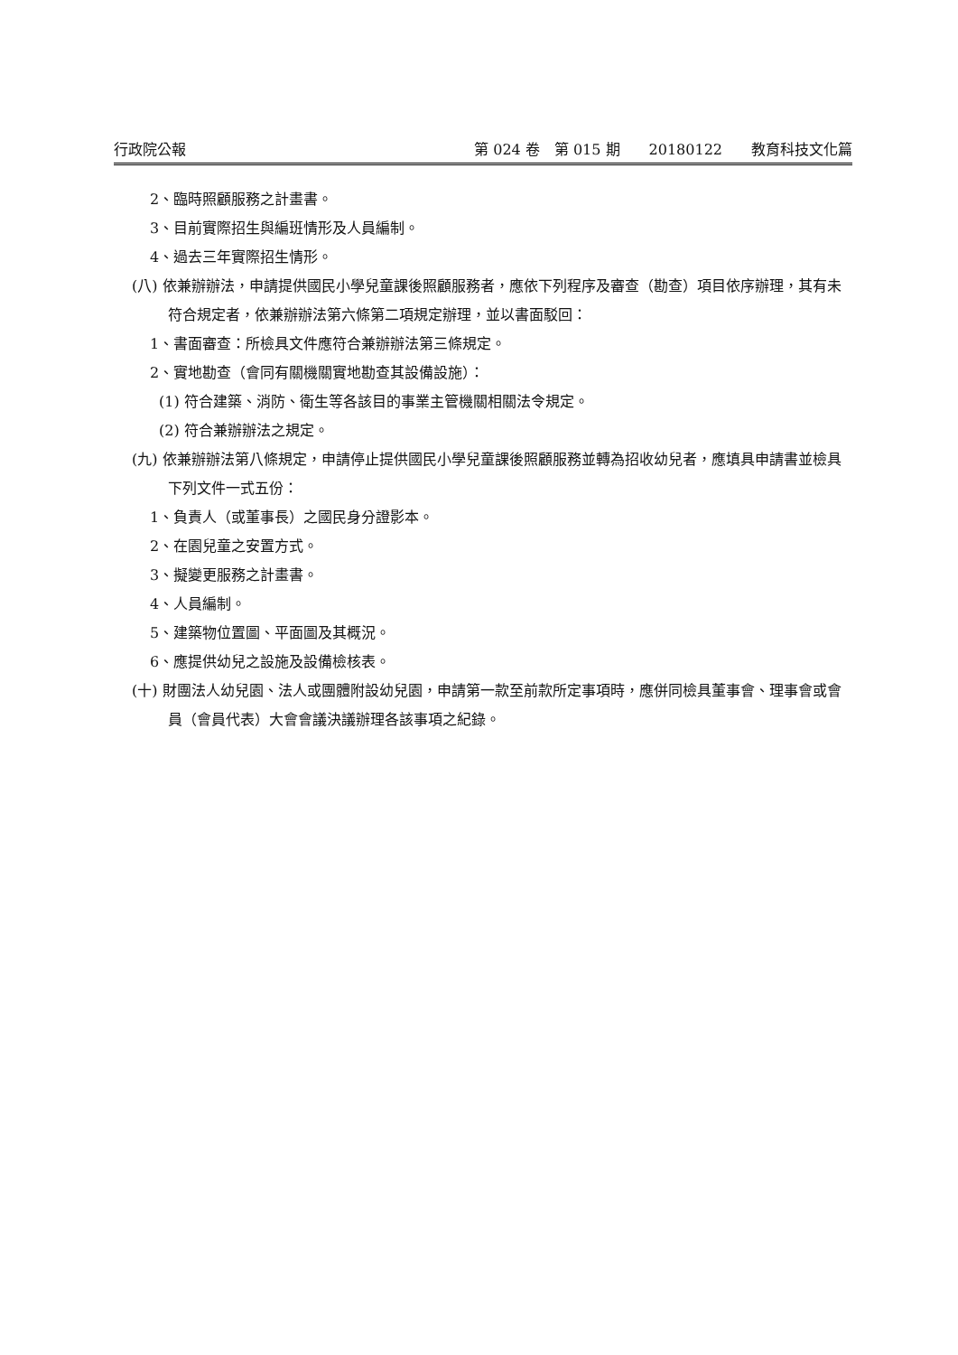行政院公報 第 024 卷　第 015 期　　20180122　　教育科技文化篇
2、臨時照顧服務之計畫書。
3、目前實際招生與編班情形及人員編制。
4、過去三年實際招生情形。
(八) 依兼辦辦法，申請提供國民小學兒童課後照顧服務者，應依下列程序及審查（勘查）項目依序辦理，其有未符合規定者，依兼辦辦法第六條第二項規定辦理，並以書面駁回：
1、書面審查：所檢具文件應符合兼辦辦法第三條規定。
2、實地勘查（會同有關機關實地勘查其設備設施）：
(1) 符合建築、消防、衛生等各該目的事業主管機關相關法令規定。
(2) 符合兼辦辦法之規定。
(九) 依兼辦辦法第八條規定，申請停止提供國民小學兒童課後照顧服務並轉為招收幼兒者，應填具申請書並檢具下列文件一式五份：
1、負責人（或董事長）之國民身分證影本。
2、在園兒童之安置方式。
3、擬變更服務之計畫書。
4、人員編制。
5、建築物位置圖、平面圖及其概況。
6、應提供幼兒之設施及設備檢核表。
(十) 財團法人幼兒園、法人或團體附設幼兒園，申請第一款至前款所定事項時，應併同檢具董事會、理事會或會員（會員代表）大會會議決議辦理各該事項之紀錄。